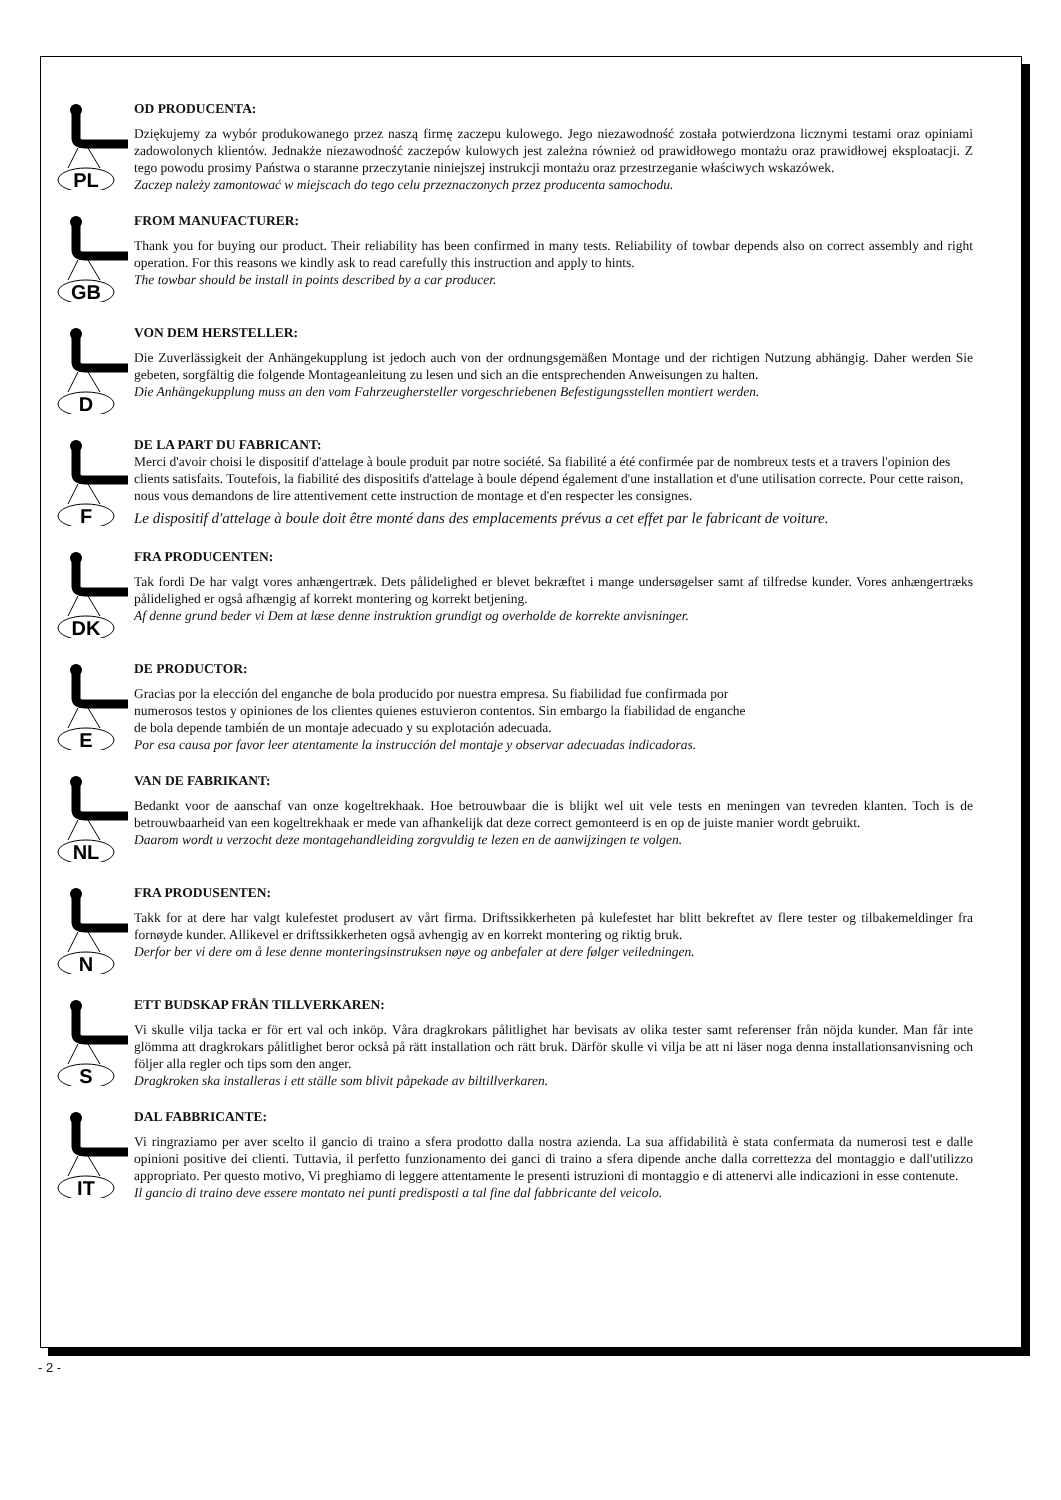PL
OD PRODUCENTA:
Dziękujemy za wybór produkowanego przez naszą firmę zaczepu kulowego. Jego niezawodność została potwierdzona licznymi testami oraz opiniami zadowolonych klientów. Jednakże niezawodność zaczepów kulowych jest zależna również od prawidłowego montażu oraz prawidłowej eksploatacji. Z tego powodu prosimy Państwa o staranne przeczytanie niniejszej instrukcji montażu oraz przestrzeganie właściwych wskazówek.
Zaczep należy zamontować w miejscach do tego celu przeznaczonych przez producenta samochodu.
GB
FROM MANUFACTURER:
Thank you for buying our product. Their reliability has been confirmed in many tests. Reliability of towbar depends also on correct assembly and right operation. For this reasons we kindly ask to read carefully this instruction and apply to hints.
The towbar should be install in points described by a car producer.
D
VON DEM HERSTELLER:
Die Zuverlässigkeit der Anhängekupplung ist jedoch auch von der ordnungsgemäßen Montage und der richtigen Nutzung abhängig. Daher werden Sie gebeten, sorgfältig die folgende Montageanleitung zu lesen und sich an die entsprechenden Anweisungen zu halten.
Die Anhängekupplung muss an den vom Fahrzeughersteller vorgeschriebenen Befestigungsstellen montiert werden.
F
DE LA PART DU FABRICANT:
Merci d'avoir choisi le dispositif d'attelage à boule produit par notre société. Sa fiabilité a été confirmée par de nombreux tests et a travers l'opinion des clients satisfaits. Toutefois, la fiabilité des dispositifs d'attelage à boule dépend également d'une installation et d'une utilisation correcte. Pour cette raison, nous vous demandons de lire attentivement cette instruction de montage et d'en respecter les consignes.
Le dispositif d'attelage à boule doit être monté dans des emplacements prévus a cet effet par le fabricant de voiture.
DK
FRA PRODUCENTEN:
Tak fordi De har valgt vores anhængertræk. Dets pålidelighed er blevet bekræftet i mange undersøgelser samt af tilfredse kunder. Vores anhængertræks pålidelighed er også afhængig af korrekt montering og korrekt betjening.
Af denne grund beder vi Dem at læse denne instruktion grundigt og overholde de korrekte anvisninger.
E
DE PRODUCTOR:
Gracias por la elección del enganche de bola producido por nuestra empresa. Su fiabilidad fue confirmada por
numerosos testos y opiniones de los clientes quienes estuvieron contentos. Sin embargo la fiabilidad de enganche
de bola depende también de un montaje adecuado y su explotación adecuada.
Por esa causa por favor leer atentamente la instrucción del montaje y observar adecuadas indicadoras.
NL
VAN DE FABRIKANT:
Bedankt voor de aanschaf van onze kogeltrekhaak. Hoe betrouwbaar die is blijkt wel uit vele tests en meningen van tevreden klanten. Toch is de betrouwbaarheid van een kogeltrekhaak er mede van afhankelijk dat deze correct gemonteerd is en op de juiste manier wordt gebruikt.
Daarom wordt u verzocht deze montagehandleiding zorgvuldig te lezen en de aanwijzingen te volgen.
N
FRA PRODUSENTEN:
Takk for at dere har valgt kulefestet produsert av vårt firma. Driftssikkerheten på kulefestet har blitt bekreftet av flere tester og tilbakemeldinger fra fornøyde kunder. Allikevel er driftssikkerheten også avhengig av en korrekt montering og riktig bruk.
Derfor ber vi dere om å lese denne monteringsinstruksen nøye og anbefaler at dere følger veiledningen.
S
ETT BUDSKAP FRÅN TILLVERKAREN:
Vi skulle vilja tacka er för ert val och inköp. Våra dragkrokars pålitlighet har bevisats av olika tester samt referenser från nöjda kunder. Man får inte glömma att dragkrokars pålitlighet beror också på rätt installation och rätt bruk. Därför skulle vi vilja be att ni läser noga denna installationsanvisning och följer alla regler och tips som den anger.
Dragkroken ska installeras i ett ställe som blivit påpekade av biltillverkaren.
IT
DAL FABBRICANTE:
Vi ringraziamo per aver scelto il gancio di traino a sfera prodotto dalla nostra azienda. La sua affidabilità è stata confermata da numerosi test e dalle opinioni positive dei clienti. Tuttavia, il perfetto funzionamento dei ganci di traino a sfera dipende anche dalla correttezza del montaggio e dall'utilizzo appropriato. Per questo motivo, Vi preghiamo di leggere attentamente le presenti istruzioni di montaggio e di attenervi alle indicazioni in esse contenute.
Il gancio di traino deve essere montato nei punti predisposti a tal fine dal fabbricante del veicolo.
- 2 -